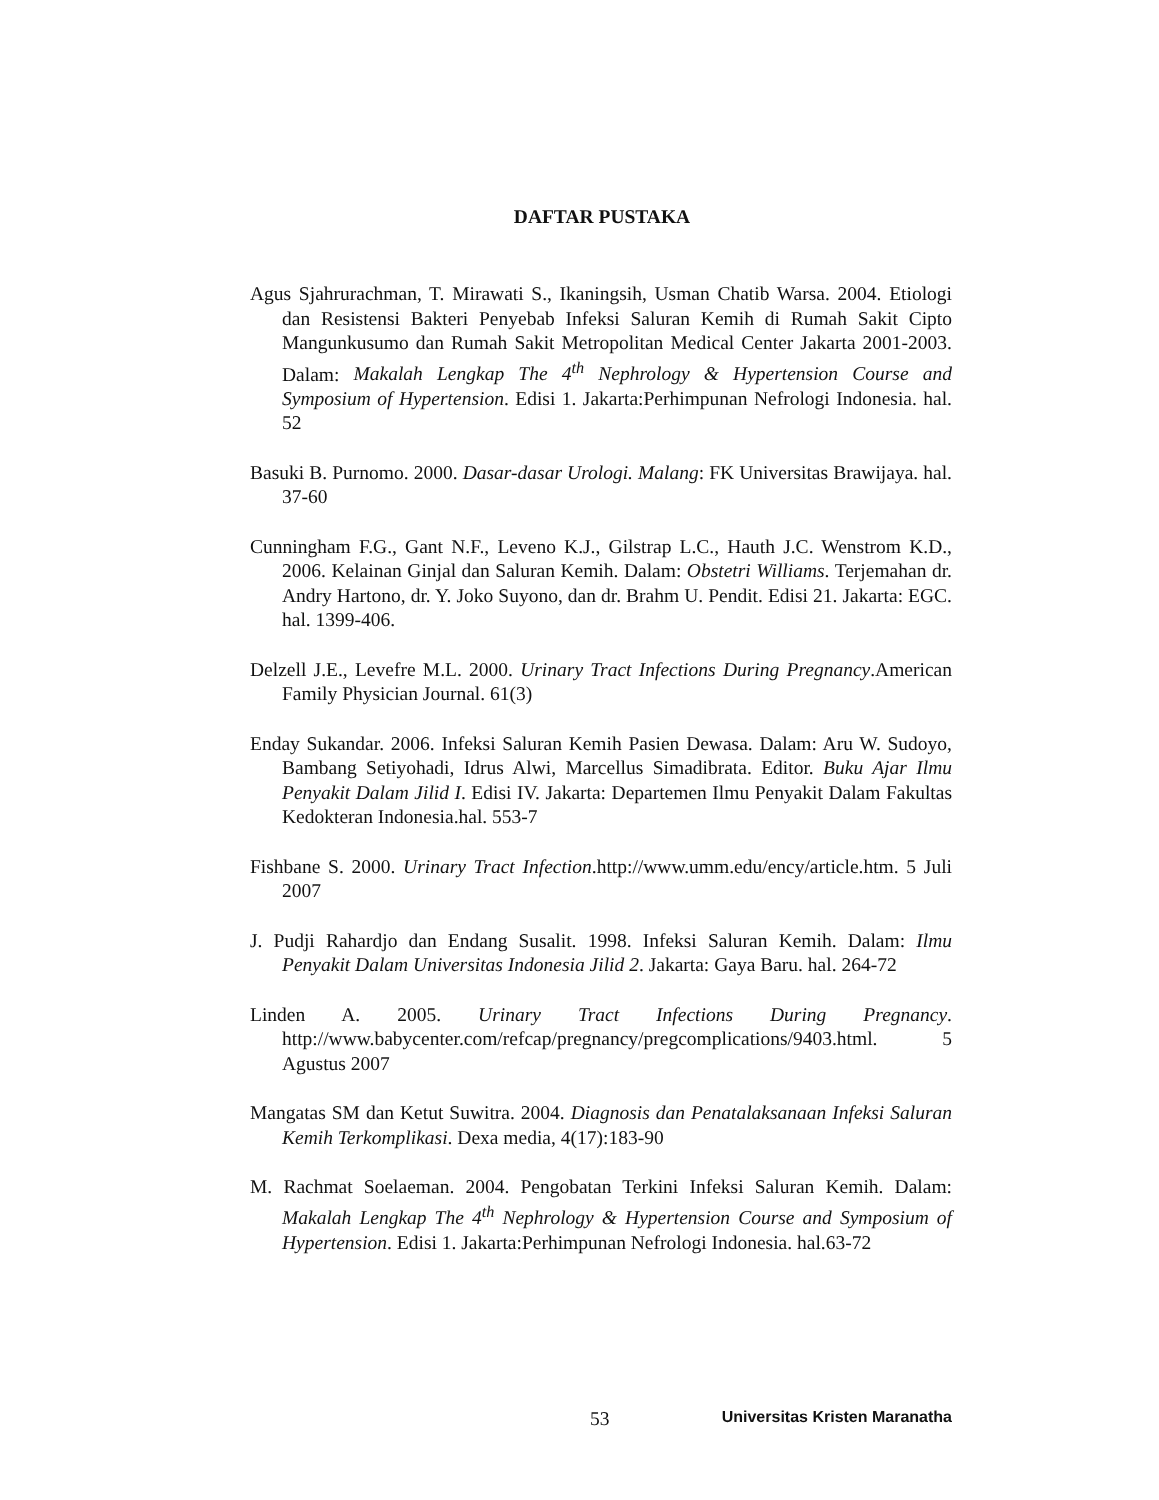DAFTAR PUSTAKA
Agus Sjahrurachman, T. Mirawati S., Ikaningsih, Usman Chatib Warsa. 2004. Etiologi dan Resistensi Bakteri Penyebab Infeksi Saluran Kemih di Rumah Sakit Cipto Mangunkusumo dan Rumah Sakit Metropolitan Medical Center Jakarta 2001-2003. Dalam: Makalah Lengkap The 4<sup>th</sup> Nephrology & Hypertension Course and Symposium of Hypertension. Edisi 1. Jakarta:Perhimpunan Nefrologi Indonesia. hal. 52
Basuki B. Purnomo. 2000. Dasar-dasar Urologi. Malang: FK Universitas Brawijaya. hal. 37-60
Cunningham F.G., Gant N.F., Leveno K.J., Gilstrap L.C., Hauth J.C. Wenstrom K.D., 2006. Kelainan Ginjal dan Saluran Kemih. Dalam: Obstetri Williams. Terjemahan dr. Andry Hartono, dr. Y. Joko Suyono, dan dr. Brahm U. Pendit. Edisi 21. Jakarta: EGC. hal. 1399-406.
Delzell J.E., Levefre M.L. 2000. Urinary Tract Infections During Pregnancy.American Family Physician Journal. 61(3)
Enday Sukandar. 2006. Infeksi Saluran Kemih Pasien Dewasa. Dalam: Aru W. Sudoyo, Bambang Setiyohadi, Idrus Alwi, Marcellus Simadibrata. Editor. Buku Ajar Ilmu Penyakit Dalam Jilid I. Edisi IV. Jakarta: Departemen Ilmu Penyakit Dalam Fakultas Kedokteran Indonesia.hal. 553-7
Fishbane S. 2000. Urinary Tract Infection.http://www.umm.edu/ency/article.htm. 5 Juli 2007
J. Pudji Rahardjo dan Endang Susalit. 1998. Infeksi Saluran Kemih. Dalam: Ilmu Penyakit Dalam Universitas Indonesia Jilid 2. Jakarta: Gaya Baru. hal. 264-72
Linden A. 2005. Urinary Tract Infections During Pregnancy. http://www.babycenter.com/refcap/pregnancy/pregcomplications/9403.html. 5 Agustus 2007
Mangatas SM dan Ketut Suwitra. 2004. Diagnosis dan Penatalaksanaan Infeksi Saluran Kemih Terkomplikasi. Dexa media, 4(17):183-90
M. Rachmat Soelaeman. 2004. Pengobatan Terkini Infeksi Saluran Kemih. Dalam: Makalah Lengkap The 4<sup>th</sup> Nephrology & Hypertension Course and Symposium of Hypertension. Edisi 1. Jakarta:Perhimpunan Nefrologi Indonesia. hal.63-72
53 Universitas Kristen Maranatha